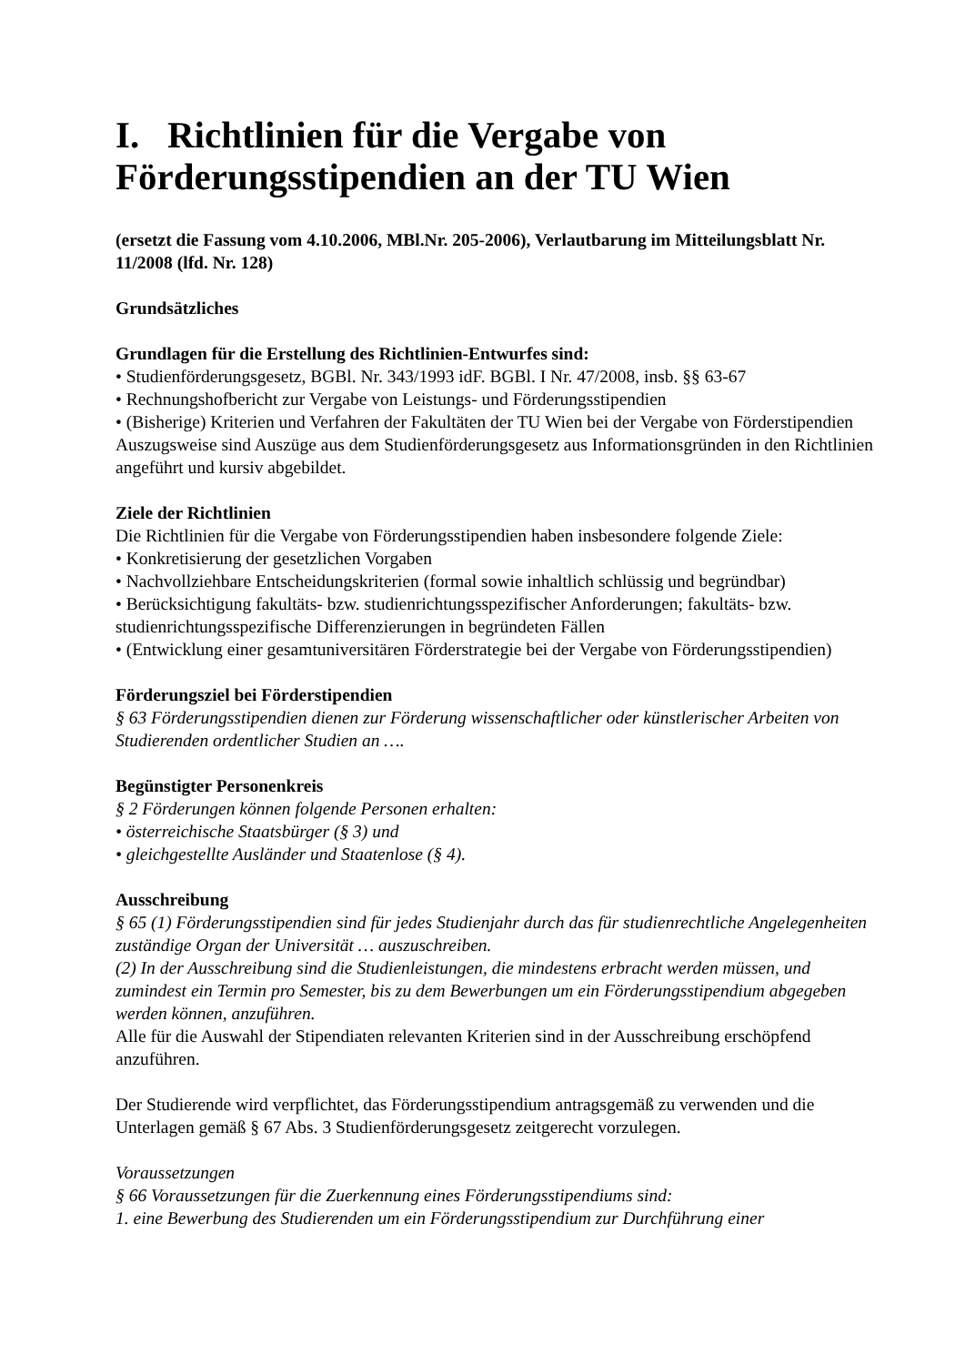I. Richtlinien für die Vergabe von Förderungsstipendien an der TU Wien
(ersetzt die Fassung vom 4.10.2006, MBl.Nr. 205-2006), Verlautbarung im Mitteilungsblatt Nr. 11/2008 (lfd. Nr. 128)
Grundsätzliches
Grundlagen für die Erstellung des Richtlinien-Entwurfes sind:
• Studienförderungsgesetz, BGBl. Nr. 343/1993 idF. BGBl. I Nr. 47/2008, insb. §§ 63-67
• Rechnungshofbericht zur Vergabe von Leistungs- und Förderungsstipendien
• (Bisherige) Kriterien und Verfahren der Fakultäten der TU Wien bei der Vergabe von Förderstipendien
Auszugsweise sind Auszüge aus dem Studienförderungsgesetz aus Informationsgründen in den Richtlinien angeführt und kursiv abgebildet.
Ziele der Richtlinien
Die Richtlinien für die Vergabe von Förderungsstipendien haben insbesondere folgende Ziele:
• Konkretisierung der gesetzlichen Vorgaben
• Nachvollziehbare Entscheidungskriterien (formal sowie inhaltlich schlüssig und begründbar)
• Berücksichtigung fakultäts- bzw. studienrichtungsspezifischer Anforderungen; fakultäts- bzw. studienrichtungsspezifische Differenzierungen in begründeten Fällen
• (Entwicklung einer gesamtuniversitären Förderstrategie bei der Vergabe von Förderungsstipendien)
Förderungsziel bei Förderstipendien
§ 63 Förderungsstipendien dienen zur Förderung wissenschaftlicher oder künstlerischer Arbeiten von Studierenden ordentlicher Studien an ….
Begünstigter Personenkreis
§ 2 Förderungen können folgende Personen erhalten:
• österreichische Staatsbürger (§ 3) und
• gleichgestellte Ausländer und Staatenlose (§ 4).
Ausschreibung
§ 65 (1) Förderungsstipendien sind für jedes Studienjahr durch das für studienrechtliche Angelegenheiten zuständige Organ der Universität … auszuschreiben.
(2) In der Ausschreibung sind die Studienleistungen, die mindestens erbracht werden müssen, und zumindest ein Termin pro Semester, bis zu dem Bewerbungen um ein Förderungsstipendium abgegeben werden können, anzuführen.
Alle für die Auswahl der Stipendiaten relevanten Kriterien sind in der Ausschreibung erschöpfend anzuführen.
Der Studierende wird verpflichtet, das Förderungsstipendium antragsgemäß zu verwenden und die Unterlagen gemäß § 67 Abs. 3 Studienförderungsgesetz zeitgerecht vorzulegen.
Voraussetzungen
§ 66 Voraussetzungen für die Zuerkennung eines Förderungsstipendiums sind:
1. eine Bewerbung des Studierenden um ein Förderungsstipendium zur Durchführung einer